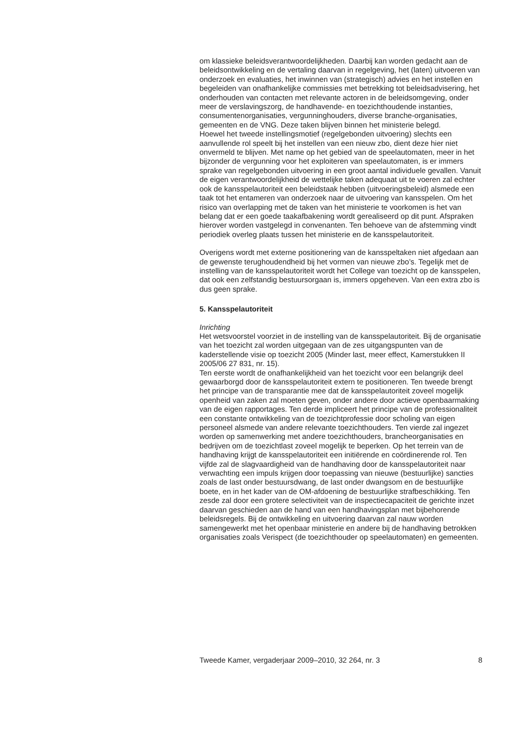om klassieke beleidsverantwoordelijkheden. Daarbij kan worden gedacht aan de beleidsontwikkeling en de vertaling daarvan in regelgeving, het (laten) uitvoeren van onderzoek en evaluaties, het inwinnen van (strategisch) advies en het instellen en begeleiden van onafhankelijke commissies met betrekking tot beleidsadvisering, het onderhouden van contacten met relevante actoren in de beleidsomgeving, onder meer de verslavingszorg, de handhavende- en toezichthoudende instanties, consumentenorganisaties, vergunninghouders, diverse branche-organisaties, gemeenten en de VNG. Deze taken blijven binnen het ministerie belegd.
Hoewel het tweede instellingsmotief (regelgebonden uitvoering) slechts een aanvullende rol speelt bij het instellen van een nieuw zbo, dient deze hier niet onvermeld te blijven. Met name op het gebied van de speelautomaten, meer in het bijzonder de vergunning voor het exploiteren van speelautomaten, is er immers sprake van regelgebonden uitvoering in een groot aantal individuele gevallen. Vanuit de eigen verantwoordelijkheid de wettelijke taken adequaat uit te voeren zal echter ook de kansspelautoriteit een beleidstaak hebben (uitvoeringsbeleid) alsmede een taak tot het entameren van onderzoek naar de uitvoering van kansspelen. Om het risico van overlapping met de taken van het ministerie te voorkomen is het van belang dat er een goede taakafbakening wordt gerealiseerd op dit punt. Afspraken hierover worden vastgelegd in convenanten. Ten behoeve van de afstemming vindt periodiek overleg plaats tussen het ministerie en de kansspelautoriteit.
Overigens wordt met externe positionering van de kansspeltaken niet afgedaan aan de gewenste terughoudendheid bij het vormen van nieuwe zbo’s. Tegelijk met de instelling van de kansspelautoriteit wordt het College van toezicht op de kansspelen, dat ook een zelfstandig bestuursorgaan is, immers opgeheven. Van een extra zbo is dus geen sprake.
5. Kansspelautoriteit
Inrichting
Het wetsvoorstel voorziet in de instelling van de kansspelautoriteit. Bij de organisatie van het toezicht zal worden uitgegaan van de zes uitgangspunten van de kaderstellende visie op toezicht 2005 (Minder last, meer effect, Kamerstukken II 2005/06 27 831, nr. 15).
Ten eerste wordt de onafhankelijkheid van het toezicht voor een belangrijk deel gewaarborgd door de kansspelautoriteit extern te positioneren. Ten tweede brengt het principe van de transparantie mee dat de kansspelautoriteit zoveel mogelijk openheid van zaken zal moeten geven, onder andere door actieve openbaarmaking van de eigen rapportages. Ten derde impliceert het principe van de professionaliteit een constante ontwikkeling van de toezichtprofessie door scholing van eigen personeel alsmede van andere relevante toezichthouders. Ten vierde zal ingezet worden op samenwerking met andere toezichthouders, brancheorganisaties en bedrijven om de toezichtlast zoveel mogelijk te beperken. Op het terrein van de handhaving krijgt de kansspelautoriteit een initiërende en coördinerende rol. Ten vijfde zal de slagvaardigheid van de handhaving door de kansspelautoriteit naar verwachting een impuls krijgen door toepassing van nieuwe (bestuurlijke) sancties zoals de last onder bestuursdwang, de last onder dwangsom en de bestuurlijke boete, en in het kader van de OM-afdoening de bestuurlijke strafbeschikking. Ten zesde zal door een grotere selectiviteit van de inspectiecapaciteit de gerichte inzet daarvan geschieden aan de hand van een handhavingsplan met bijbehorende beleidsregels. Bij de ontwikkeling en uitvoering daarvan zal nauw worden samengewerkt met het openbaar ministerie en andere bij de handhaving betrokken organisaties zoals Verispect (de toezichthouder op speelautomaten) en gemeenten.
Tweede Kamer, vergaderjaar 2009–2010, 32 264, nr. 3 8